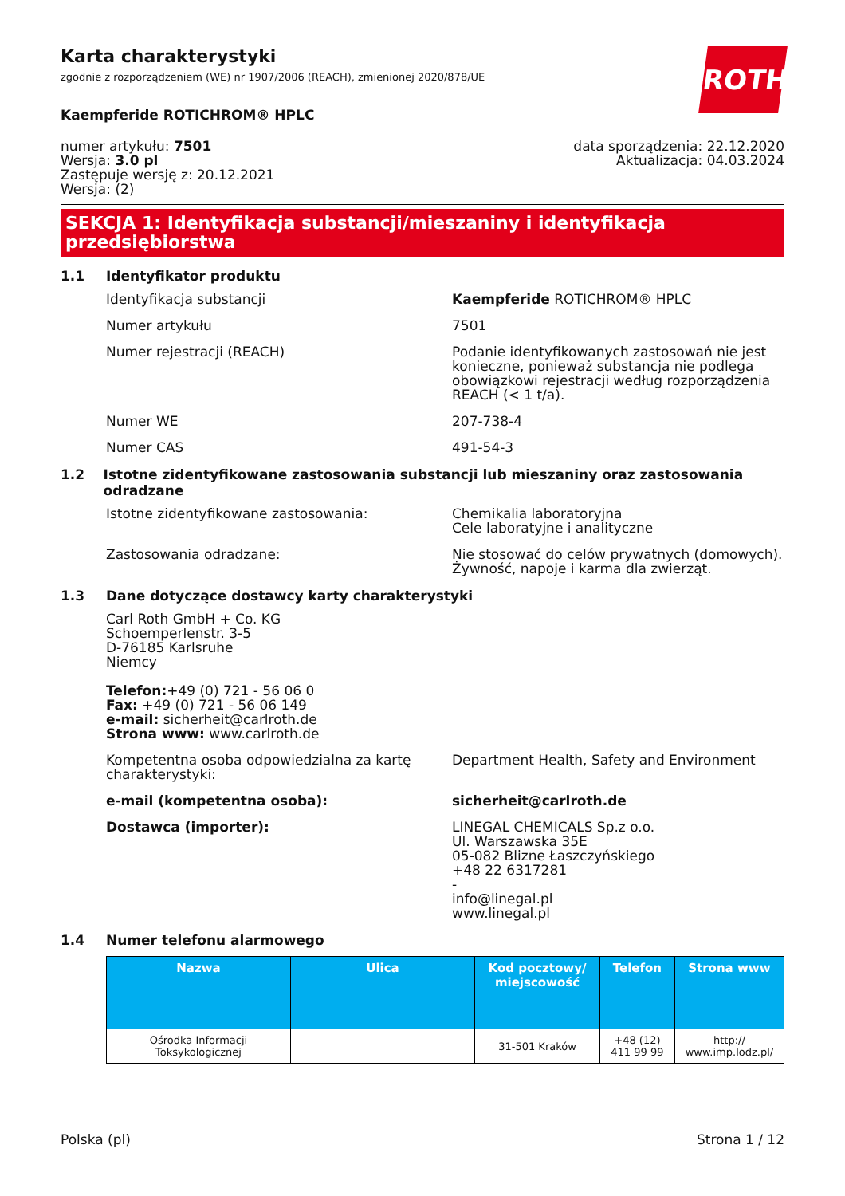ROTH
Karta charakterystyki
zgodnie z rozporządzeniem (WE) nr 1907/2006 (REACH), zmienionej 2020/878/UE
Kaempferide ROTICHROM® HPLC
numer artykułu: 7501
Wersja: 3.0 pl
Zastępuje wersję z: 20.12.2021
Wersja: (2)
data sporządzenia: 22.12.2020
Aktualizacja: 04.03.2024
SEKCJA 1: Identyfikacja substancji/mieszaniny i identyfikacja przedsiębiorstwa
1.1 Identyfikator produktu
Identyfikacja substancji Kaempferide ROTICHROM® HPLC
Numer artykułu 7501
Numer rejestracji (REACH) Podanie identyfikowanych zastosowań nie jest konieczne, ponieważ substancja nie podlega obowiązkowi rejestracji według rozporządzenia REACH (< 1 t/a).
Numer WE 207-738-4
Numer CAS 491-54-3
1.2 Istotne zidentyfikowane zastosowania substancji lub mieszaniny oraz zastosowania odradzane
Istotne zidentyfikowane zastosowania: Chemikalia laboratoryjna
Cele laboratyjne i analityczne
Zastosowania odradzane: Nie stosować do celów prywatnych (domowych).
Żywność, napoje i karma dla zwierząt.
1.3 Dane dotyczące dostawcy karty charakterystyki
Carl Roth GmbH + Co. KG
Schoemperlenstr. 3-5
D-76185 Karlsruhe
Niemcy
Telefon:+49 (0) 721 - 56 06 0
Fax: +49 (0) 721 - 56 06 149
e-mail: sicherheit@carlroth.de
Strona www: www.carlroth.de
Kompetentna osoba odpowiedzialna za kartę charakterystyki:
Department Health, Safety and Environment
e-mail (kompetentna osoba): sicherheit@carlroth.de
Dostawca (importer): LINEGAL CHEMICALS Sp.z o.o.
Ul. Warszawska 35E
05-082 Blizne Łaszczyńskiego
+48 22 6317281
-
info@linegal.pl
www.linegal.pl
1.4 Numer telefonu alarmowego
| Nazwa | Ulica | Kod pocztowy/ miejscowość | Telefon | Strona www |
| --- | --- | --- | --- | --- |
| Ośrodka Informacji Toksykologicznej | | 31-501 Kraków | +48 (12) 411 99 99 | http:// www.imp.lodz.pl/ |
Polska (pl) Strona 1 / 12